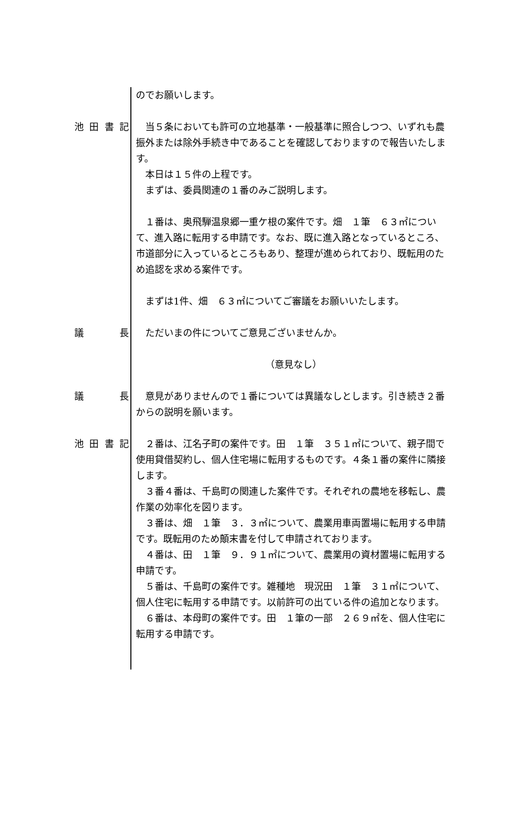のでお願いします。
池 田 書 記
　当５条においても許可の立地基準・一般基準に照合しつつ、いずれも農振外または除外手続き中であることを確認しておりますので報告いたします。
　本日は１５件の上程です。
　まずは、委員関連の１番のみご説明します。
　１番は、奥飛騨温泉郷一重ケ根の案件です。畑　１筆　６３㎡について、進入路に転用する申請です。なお、既に進入路となっているところ、市道部分に入っているところもあり、整理が進められており、既転用のため追認を求める案件です。
　まずは1件、畑　６３㎡についてご審議をお願いいたします。
議 長 　ただいまの件についてご意見ございませんか。
（意見なし）
議 長 　意見がありませんので１番については異議なしとします。引き続き２番からの説明を願います。
池 田 書 記
　２番は、江名子町の案件です。田　１筆　３５１㎡について、親子間で使用貸借契約し、個人住宅場に転用するものです。４条１番の案件に隣接します。
　３番４番は、千島町の関連した案件です。それぞれの農地を移転し、農作業の効率化を図ります。
　３番は、畑　１筆　３．３㎡について、農業用車両置場に転用する申請です。既転用のため顛末書を付して申請されております。
　４番は、田　１筆　９．９１㎡について、農業用の資材置場に転用する申請です。
　５番は、千島町の案件です。雑種地　現況田　１筆　３１㎡について、個人住宅に転用する申請です。以前許可の出ている件の追加となります。
　６番は、本母町の案件です。田　１筆の一部　２６９㎡を、個人住宅に転用する申請です。